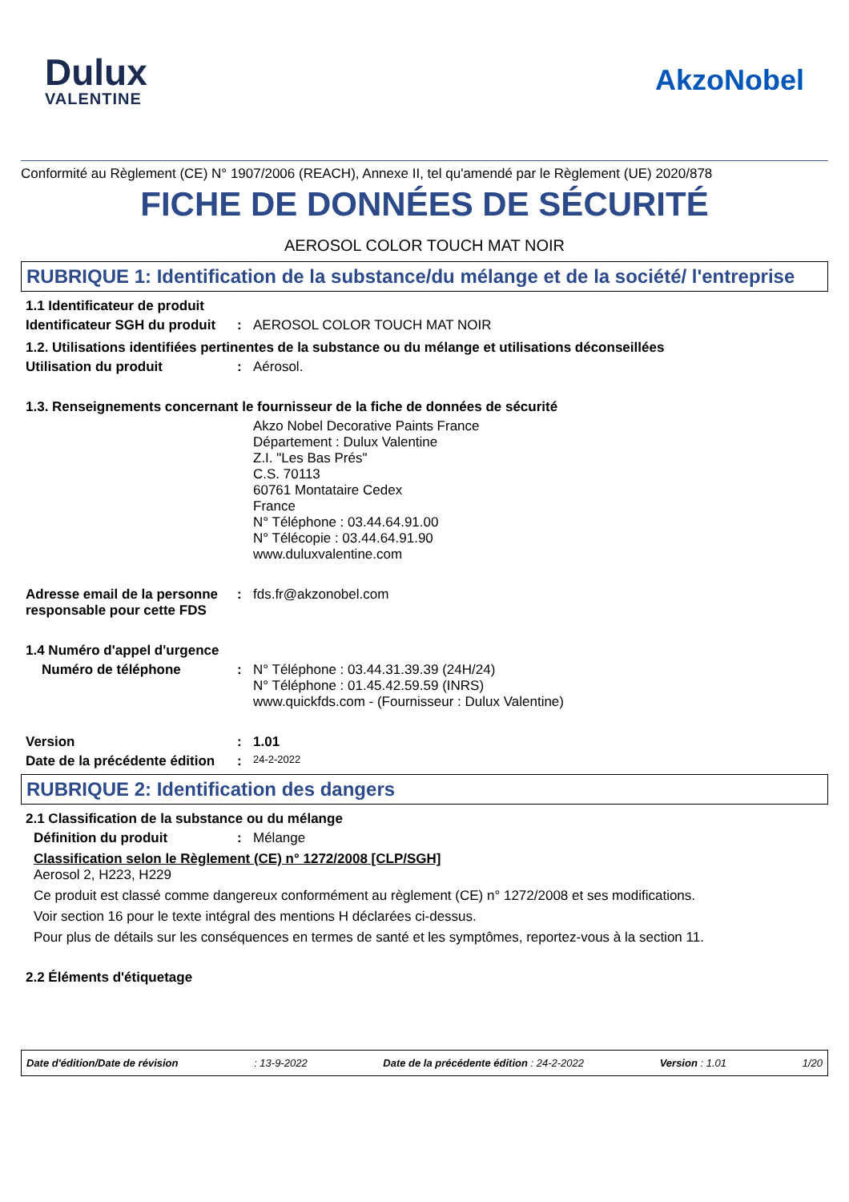Dulux
VALENTINE
AkzoNobel
Conformité au Règlement (CE) N° 1907/2006 (REACH), Annexe II, tel qu'amendé par le Règlement (UE) 2020/878
FICHE DE DONNÉES DE SÉCURITÉ
AEROSOL COLOR TOUCH MAT NOIR
RUBRIQUE 1: Identification de la substance/du mélange et de la société/ l'entreprise
1.1 Identificateur de produit
Identificateur SGH du produit
: AEROSOL COLOR TOUCH MAT NOIR
1.2. Utilisations identifiées pertinentes de la substance ou du mélange et utilisations déconseillées
Utilisation du produit : Aérosol.
1.3. Renseignements concernant le fournisseur de la fiche de données de sécurité
Akzo Nobel Decorative Paints France
Département : Dulux Valentine
Z.I. "Les Bas Prés"
C.S. 70113
60761 Montataire Cedex
France
N° Téléphone : 03.44.64.91.00
N° Télécopie : 03.44.64.91.90
www.duluxvalentine.com
Adresse email de la personne responsable pour cette FDS
: fds.fr@akzonobel.com
1.4 Numéro d'appel d'urgence
Numéro de téléphone : N° Téléphone : 03.44.31.39.39 (24H/24)
N° Téléphone : 01.45.42.59.59 (INRS)
www.quickfds.com - (Fournisseur : Dulux Valentine)
Version : 1.01
Date de la précédente édition
:
24-2-2022
RUBRIQUE 2: Identification des dangers
2.1 Classification de la substance ou du mélange
Définition du produit : Mélange
Classification selon le Règlement (CE) n° 1272/2008 [CLP/SGH]
Aerosol 2, H223, H229
Ce produit est classé comme dangereux conformément au règlement (CE) n° 1272/2008 et ses modifications.
Voir section 16 pour le texte intégral des mentions H déclarées ci-dessus.
Pour plus de détails sur les conséquences en termes de santé et les symptômes, reportez-vous à la section 11.
2.2 Éléments d'étiquetage
Date d'édition/Date de révision: 13-9-2022 Date de la précédente édition : 24-2-2022 Version : 1.01 1/20